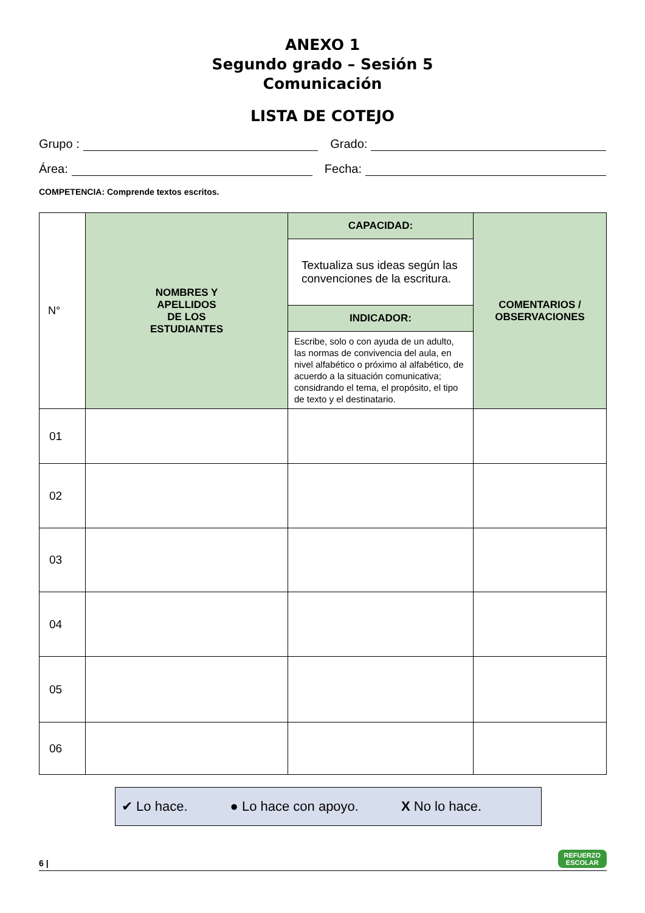ANEXO 1
Segundo grado – Sesión 5
Comunicación
LISTA DE COTEJO
Grupo : Grado:
Área: Fecha:
COMPETENCIA: Comprende textos escritos.
| N° | NOMBRES Y APELLIDOS DE LOS ESTUDIANTES | CAPACIDAD: | COMENTARIOS / OBSERVACIONES |
| | | Textualiza sus ideas según las convenciones de la escritura. | |
| | | INDICADOR: | |
| | | Escribe, solo o con ayuda de un adulto, las normas de convivencia del aula, en nivel alfabético o próximo al alfabético, de acuerdo a la situación comunicativa; considrando el tema, el propósito, el tipo de texto y el destinatario. | |
| 01 | | | |
| 02 | | | |
| 03 | | | |
| 04 | | | |
| 05 | | | |
| 06 | | | |
✔ Lo hace. ● Lo hace con apoyo. X No lo hace.
6 |
REFUERZO
ESCOLAR